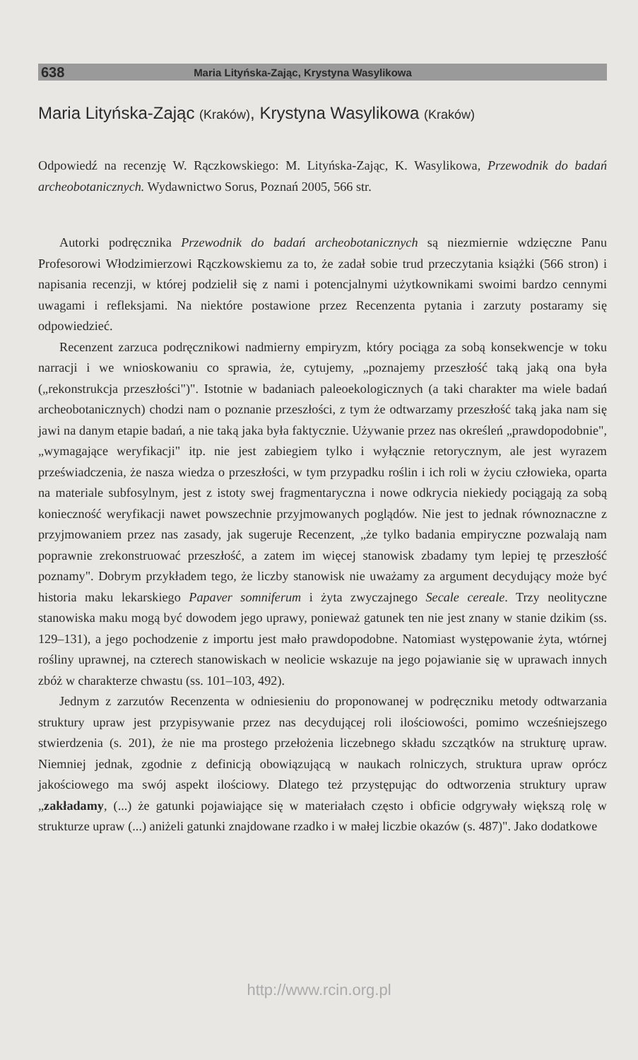638 Maria Lityńska-Zając, Krystyna Wasylikowa
Maria Lityńska-Zając (Kraków), Krystyna Wasylikowa (Kraków)
Odpowiedź na recenzję W. Rączkowskiego: M. Lityńska-Zając, K. Wasylikowa, Przewodnik do badań archeobotanicznych. Wydawnictwo Sorus, Poznań 2005, 566 str.
Autorki podręcznika Przewodnik do badań archeobotanicznych są niezmiernie wdzięczne Panu Profesorowi Włodzimierzowi Rączkowskiemu za to, że zadał sobie trud przeczytania książki (566 stron) i napisania recenzji, w której podzielił się z nami i potencjalnymi użytkownikami swoimi bardzo cennymi uwagami i refleksjami. Na niektóre postawione przez Recenzenta pytania i zarzuty postaramy się odpowiedzieć.
Recenzent zarzuca podręcznikowi nadmierny empiryzm, który pociąga za sobą konsekwencje w toku narracji i we wnioskowaniu co sprawia, że, cytujemy, „poznajemy przeszłość taką jaką ona była („rekonstrukcja przeszłości")". Istotnie w badaniach paleoekologicznych (a taki charakter ma wiele badań archeobotanicznych) chodzi nam o poznanie przeszłości, z tym że odtwarzamy przeszłość taką jaka nam się jawi na danym etapie badań, a nie taką jaka była faktycznie. Używanie przez nas określeń „prawdopodobnie", „wymagające weryfikacji" itp. nie jest zabiegiem tylko i wyłącznie retorycznym, ale jest wyrazem przeświadczenia, że nasza wiedza o przeszłości, w tym przypadku roślin i ich roli w życiu człowieka, oparta na materiale subfosylnym, jest z istoty swej fragmentaryczna i nowe odkrycia niekiedy pociągają za sobą konieczność weryfikacji nawet powszechnie przyjmowanych poglądów. Nie jest to jednak równoznaczne z przyjmowaniem przez nas zasady, jak sugeruje Recenzent, „że tylko badania empiryczne pozwalają nam poprawnie zrekonstruować przeszłość, a zatem im więcej stanowisk zbadamy tym lepiej tę przeszłość poznamy". Dobrym przykładem tego, że liczby stanowisk nie uważamy za argument decydujący może być historia maku lekarskiego Papaver somniferum i żyta zwyczajnego Secale cereale. Trzy neolityczne stanowiska maku mogą być dowodem jego uprawy, ponieważ gatunek ten nie jest znany w stanie dzikim (ss. 129–131), a jego pochodzenie z importu jest mało prawdopodobne. Natomiast występowanie żyta, wtórnej rośliny uprawnej, na czterech stanowiskach w neolicie wskazuje na jego pojawianie się w uprawach innych zbóż w charakterze chwastu (ss. 101–103, 492).
Jednym z zarzutów Recenzenta w odniesieniu do proponowanej w podręczniku metody odtwarzania struktury upraw jest przypisywanie przez nas decydującej roli ilościowości, pomimo wcześniejszego stwierdzenia (s. 201), że nie ma prostego przełożenia liczebnego składu szczątków na strukturę upraw. Niemniej jednak, zgodnie z definicją obowiązującą w naukach rolniczych, struktura upraw oprócz jakościowego ma swój aspekt ilościowy. Dlatego też przystępując do odtworzenia struktury upraw „zakładamy, (...) że gatunki pojawiające się w materiałach często i obficie odgrywały większą rolę w strukturze upraw (...) aniżeli gatunki znajdowane rzadko i w małej liczbie okazów (s. 487)". Jako dodatkowe
http://www.rcin.org.pl